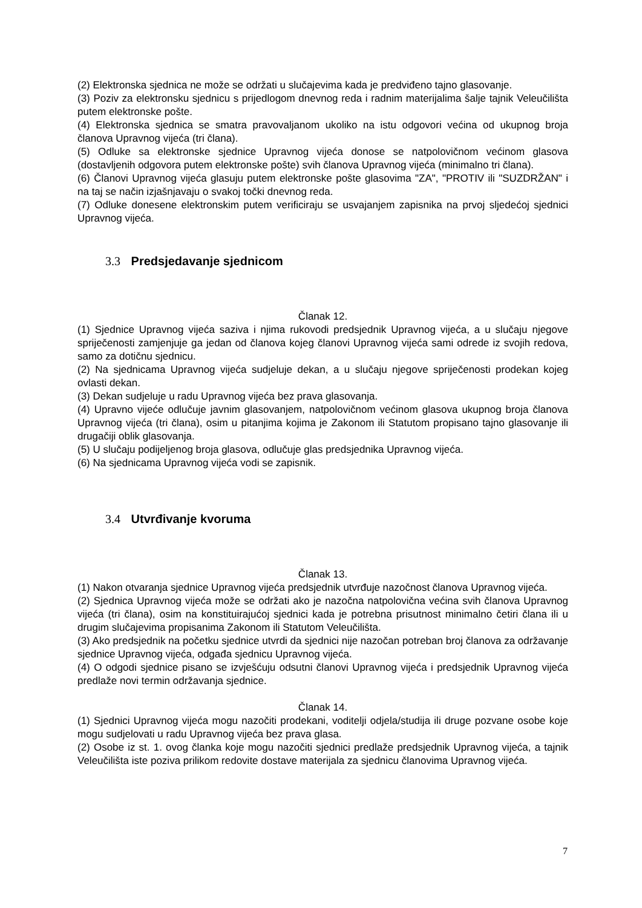(2) Elektronska sjednica ne može se održati u slučajevima kada je predviđeno tajno glasovanje.
(3) Poziv za elektronsku sjednicu s prijedlogom dnevnog reda i radnim materijalima šalje tajnik Veleučilišta putem elektronske pošte.
(4) Elektronska sjednica se smatra pravovaljanom ukoliko na istu odgovori većina od ukupnog broja članova Upravnog vijeća (tri člana).
(5) Odluke sa elektronske sjednice Upravnog vijeća donose se natpolovičnom većinom glasova (dostavljenih odgovora putem elektronske pošte) svih članova Upravnog vijeća (minimalno tri člana).
(6) Članovi Upravnog vijeća glasuju putem elektronske pošte glasovima "ZA", "PROTIV ili "SUZDRŽAN" i na taj se način izjašnjavaju o svakoj točki dnevnog reda.
(7) Odluke donesene elektronskim putem verificiraju se usvajanjem zapisnika na prvoj sljedećoj sjednici Upravnog vijeća.
3.3 Predsjedavanje sjednicom
Članak 12.
(1) Sjednice Upravnog vijeća saziva i njima rukovodi predsjednik Upravnog vijeća, a u slučaju njegove spriječenosti zamjenjuje ga jedan od članova kojeg članovi Upravnog vijeća sami odrede iz svojih redova, samo za dotičnu sjednicu.
(2) Na sjednicama Upravnog vijeća sudjeluje dekan, a u slučaju njegove spriječenosti prodekan kojeg ovlasti dekan.
(3) Dekan sudjeluje u radu Upravnog vijeća bez prava glasovanja.
(4) Upravno vijeće odlučuje javnim glasovanjem, natpolovičnom većinom glasova ukupnog broja članova Upravnog vijeća (tri člana), osim u pitanjima kojima je Zakonom ili Statutom propisano tajno glasovanje ili drugačiji oblik glasovanja.
(5) U slučaju podijeljenog broja glasova, odlučuje glas predsjednika Upravnog vijeća.
(6) Na sjednicama Upravnog vijeća vodi se zapisnik.
3.4 Utvrđivanje kvoruma
Članak 13.
(1) Nakon otvaranja sjednice Upravnog vijeća predsjednik utvrđuje nazočnost članova Upravnog vijeća.
(2) Sjednica Upravnog vijeća može se održati ako je nazočna natpolovična većina svih članova Upravnog vijeća (tri člana), osim na konstituirajućoj sjednici kada je potrebna prisutnost minimalno četiri člana ili u drugim slučajevima propisanima Zakonom ili Statutom Veleučilišta.
(3) Ako predsjednik na početku sjednice utvrdi da sjednici nije nazočan potreban broj članova za održavanje sjednice Upravnog vijeća, odgađa sjednicu Upravnog vijeća.
(4) O odgodi sjednice pisano se izvješćuju odsutni članovi Upravnog vijeća i predsjednik Upravnog vijeća predlaže novi termin održavanja sjednice.
Članak 14.
(1) Sjednici Upravnog vijeća mogu nazočiti prodekani, voditelji odjela/studija ili druge pozvane osobe koje mogu sudjelovati u radu Upravnog vijeća bez prava glasa.
(2) Osobe iz st. 1. ovog članka koje mogu nazočiti sjednici predlaže predsjednik Upravnog vijeća, a tajnik Veleučilišta iste poziva prilikom redovite dostave materijala za sjednicu članovima Upravnog vijeća.
7